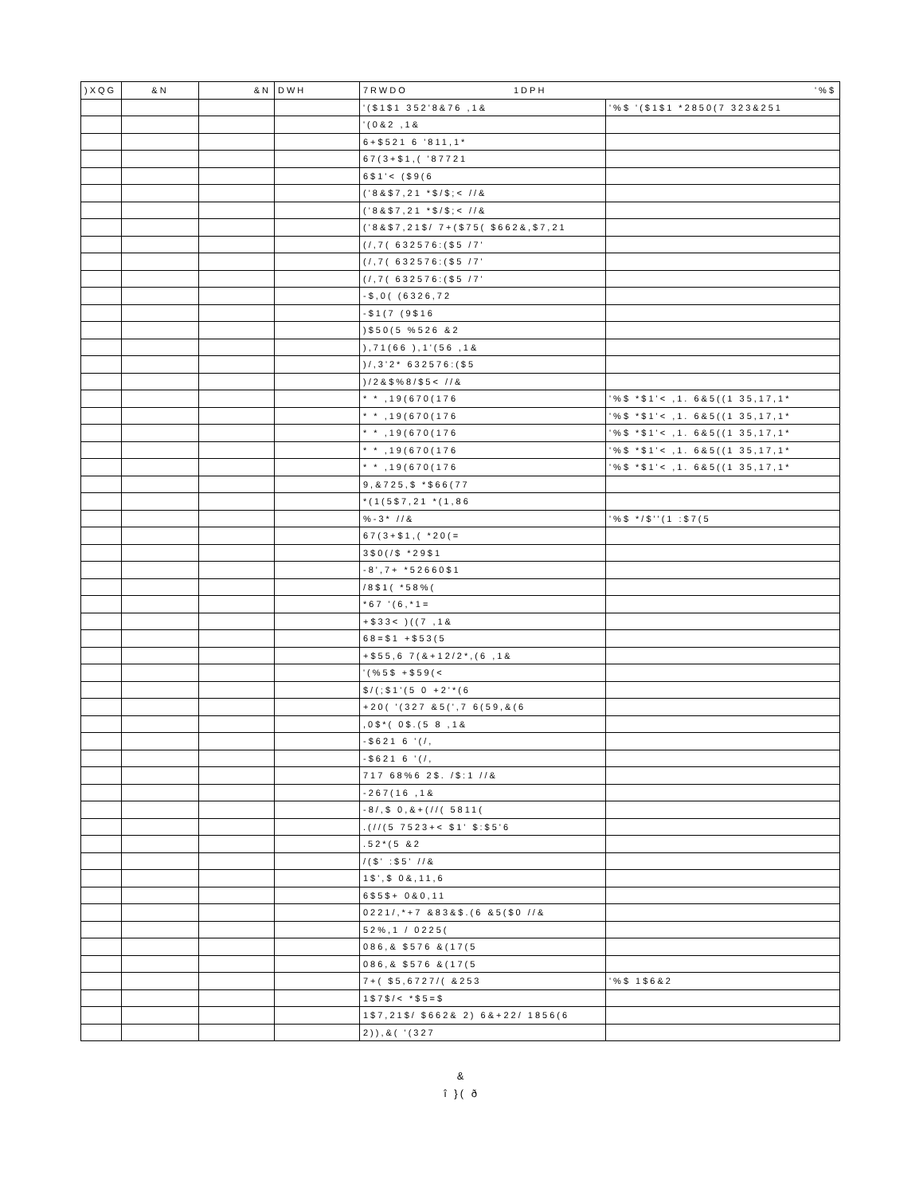| )XQG | &N | &N | DWH | 7RWDO 1DPH '%$ | |
| --- | --- | --- | --- | --- | --- |
| | | | | '($1$1 352'8&76 ,1& | '%$ '($1$1 *2850(7 323&251 |
| | | | | '(0&2 ,1& | |
| | | | | 6+$521 6 '811,1* | |
| | | | | 67(3+$1,( '87721 | |
| | | | | 6$1'< ($9(6 | |
| | | | | ('8&$7,21 *$/$;< //& | |
| | | | | ('8&$7,21 *$/$;< //& | |
| | | | | ('8&$7,21$/ 7+($75( $662&,$7,21 | |
| | | | | (/,7( 632576:($5 /7' | |
| | | | | (/,7( 632576:($5 /7' | |
| | | | | (/,7( 632576:($5 /7' | |
| | | | | -$,0( (6326,72 | |
| | | | | -$1(7 (9$16 | |
| | | | | )$50(5 %526 &2 | |
| | | | | ),71(66 ),1'(56 ,1& | |
| | | | | )/,3'2* 632576:($5 | |
| | | | | )/2&$%8/$5< //& | |
| | | | | * * ,19(670(176 | '%$ *$1'< ,1. 6&5((1 35,17,1* |
| | | | | * * ,19(670(176 | '%$ *$1'< ,1. 6&5((1 35,17,1* |
| | | | | * * ,19(670(176 | '%$ *$1'< ,1. 6&5((1 35,17,1* |
| | | | | * * ,19(670(176 | '%$ *$1'< ,1. 6&5((1 35,17,1* |
| | | | | * * ,19(670(176 | '%$ *$1'< ,1. 6&5((1 35,17,1* |
| | | | | 9,&725,$ *$66(77 | |
| | | | | *(1(5$7,21 *(1,86 | |
| | | | | %-3* //& | '%$ */$''(1 :$7(5 |
| | | | | 67(3+$1,( *20(= | |
| | | | | 3$0(/$ *29$1 | |
| | | | | -8',7+ *52660$1 | |
| | | | | /8$1( *58%( | |
| | | | | *67 '(6,*1= | |
| | | | | +$33< )((7 ,1& | |
| | | | | 68=$1 +$53(5 | |
| | | | | +$55,6 7(&+12/2*,(6 ,1& | |
| | | | | '(%5$ +$59(< | |
| | | | | $/(;$1'(5 0 +2'*(6 | |
| | | | | +20( '(327 &5(',7 6(59,&(6 | |
| | | | | ,0$*( 0$.(5 8 ,1& | |
| | | | | -$621 6 '(/, | |
| | | | | -$621 6 '(/, | |
| | | | | 717 68%6 2$. /$:1 //& | |
| | | | | -267(16 ,1& | |
| | | | | -8/,$ 0,&+(//( 5811( | |
| | | | | .(//(5 7523+< $1' $:$5'6 | |
| | | | | .52*(5 &2 | |
| | | | | /($' :$5' //& | |
| | | | | 1$',$ 0&,11,6 | |
| | | | | 6$5$+ 0&0,11 | |
| | | | | 0221/,*+7 &83&$.(6 &5($0 //& | |
| | | | | 52%,1 / 0225( | |
| | | | | 086,& $576 &(17(5 | |
| | | | | 086,& $576 &(17(5 | |
| | | | | 7+( $5,6727/( &253 | '%$ 1$6&2 |
| | | | | 1$7$/< *$5=$ | |
| | | | | 1$7,21$/ $662& 2) 6&+22/ 1856(6 | |
| | | | | 2)),&( '(327 | |
&
î }( ð